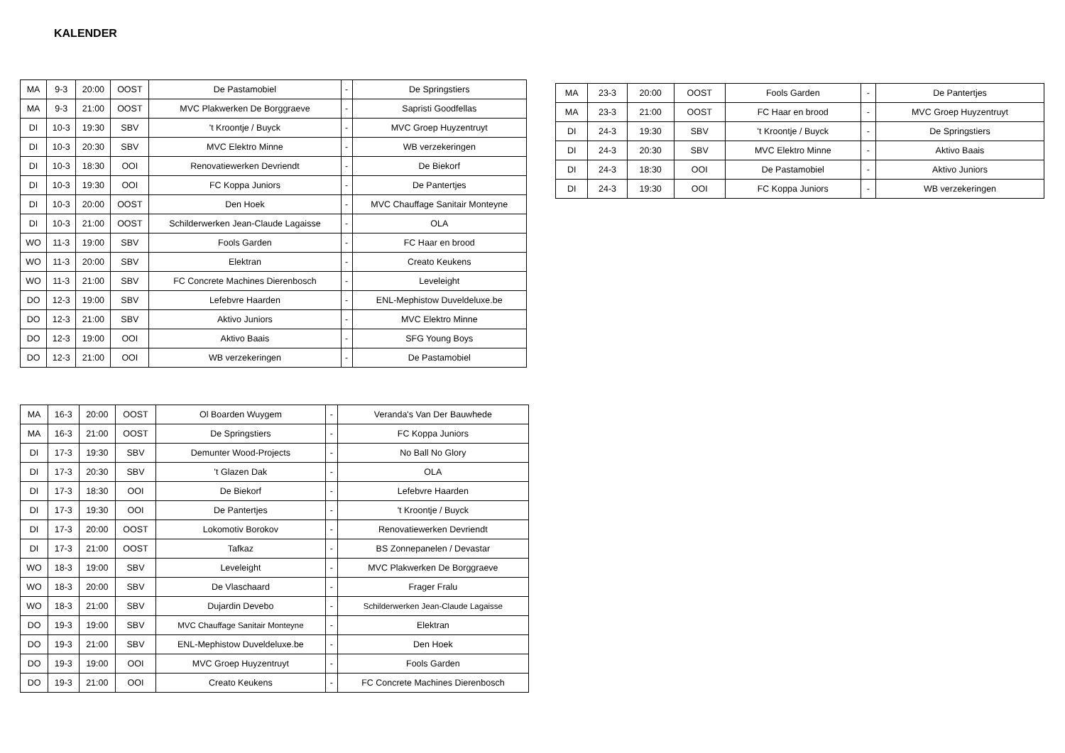KALENDER
| MA | 9-3 | 20:00 | OOST | De Pastamobiel | - | De Springstiers |
| MA | 9-3 | 21:00 | OOST | MVC Plakwerken De Borggraeve | - | Sapristi Goodfellas |
| DI | 10-3 | 19:30 | SBV | 't Kroontje / Buyck | - | MVC Groep Huyzentruyt |
| DI | 10-3 | 20:30 | SBV | MVC Elektro Minne | - | WB verzekeringen |
| DI | 10-3 | 18:30 | OOI | Renovatiewerken Devriendt | - | De Biekorf |
| DI | 10-3 | 19:30 | OOI | FC Koppa Juniors | - | De Pantertjes |
| DI | 10-3 | 20:00 | OOST | Den Hoek | - | MVC Chauffage Sanitair Monteyne |
| DI | 10-3 | 21:00 | OOST | Schilderwerken Jean-Claude Lagaisse | - | OLA |
| WO | 11-3 | 19:00 | SBV | Fools Garden | - | FC Haar en brood |
| WO | 11-3 | 20:00 | SBV | Elektran | - | Creato Keukens |
| WO | 11-3 | 21:00 | SBV | FC Concrete Machines Dierenbosch | - | Leveleight |
| DO | 12-3 | 19:00 | SBV | Lefebvre Haarden | - | ENL-Mephistow Duveldeluxe.be |
| DO | 12-3 | 21:00 | SBV | Aktivo Juniors | - | MVC Elektro Minne |
| DO | 12-3 | 19:00 | OOI | Aktivo Baais | - | SFG Young Boys |
| DO | 12-3 | 21:00 | OOI | WB verzekeringen | - | De Pastamobiel |
| MA | 23-3 | 20:00 | OOST | Fools Garden | - | De Pantertjes |
| MA | 23-3 | 21:00 | OOST | FC Haar en brood | - | MVC Groep Huyzentruyt |
| DI | 24-3 | 19:30 | SBV | 't Kroontje / Buyck | - | De Springstiers |
| DI | 24-3 | 20:30 | SBV | MVC Elektro Minne | - | Aktivo Baais |
| DI | 24-3 | 18:30 | OOI | De Pastamobiel | - | Aktivo Juniors |
| DI | 24-3 | 19:30 | OOI | FC Koppa Juniors | - | WB verzekeringen |
| MA | 16-3 | 20:00 | OOST | Ol Boarden Wuygem | - | Veranda's Van Der Bauwhede |
| MA | 16-3 | 21:00 | OOST | De Springstiers | - | FC Koppa Juniors |
| DI | 17-3 | 19:30 | SBV | Demunter Wood-Projects | - | No Ball No Glory |
| DI | 17-3 | 20:30 | SBV | 't Glazen Dak | - | OLA |
| DI | 17-3 | 18:30 | OOI | De Biekorf | - | Lefebvre Haarden |
| DI | 17-3 | 19:30 | OOI | De Pantertjes | - | 't Kroontje / Buyck |
| DI | 17-3 | 20:00 | OOST | Lokomotiv Borokov | - | Renovatiewerken Devriendt |
| DI | 17-3 | 21:00 | OOST | Tafkaz | - | BS Zonnepanelen / Devastar |
| WO | 18-3 | 19:00 | SBV | Leveleight | - | MVC Plakwerken De Borggraeve |
| WO | 18-3 | 20:00 | SBV | De Vlaschaard | - | Frager Fralu |
| WO | 18-3 | 21:00 | SBV | Dujardin Devebo | - | Schilderwerken Jean-Claude Lagaisse |
| DO | 19-3 | 19:00 | SBV | MVC Chauffage Sanitair Monteyne | - | Elektran |
| DO | 19-3 | 21:00 | SBV | ENL-Mephistow Duveldeluxe.be | - | Den Hoek |
| DO | 19-3 | 19:00 | OOI | MVC Groep Huyzentruyt | - | Fools Garden |
| DO | 19-3 | 21:00 | OOI | Creato Keukens | - | FC Concrete Machines Dierenbosch |